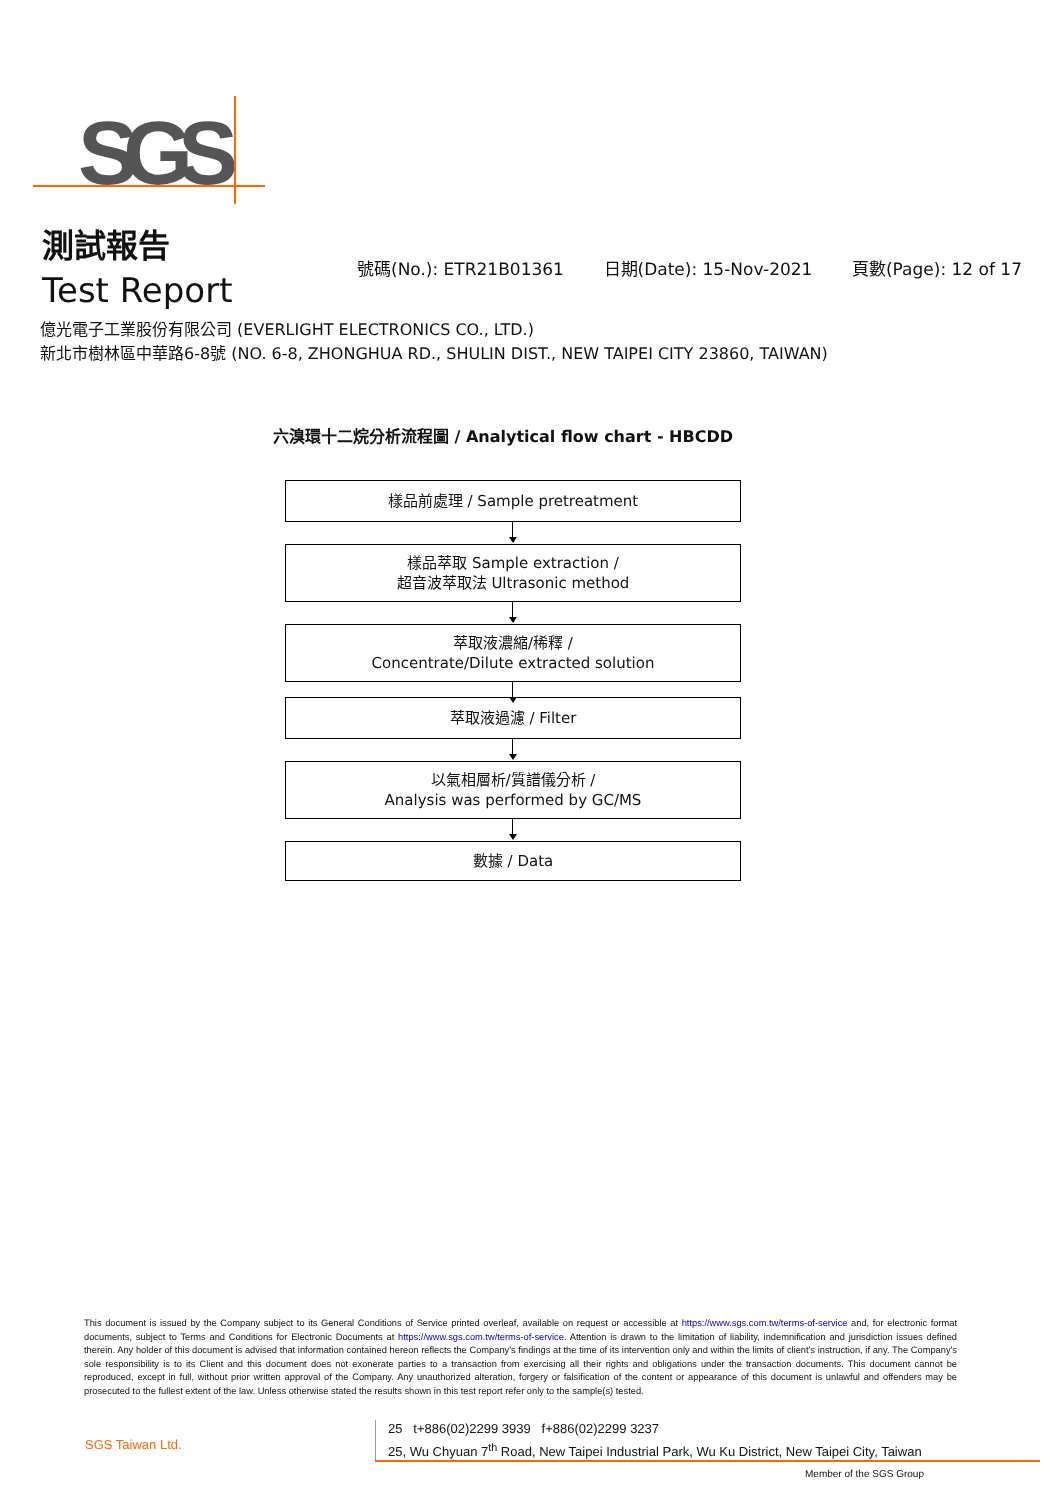SGS
測試報告
Test Report
號碼(No.): ETR21B01361 日期(Date): 15-Nov-2021 頁數(Page): 12 of 17
億光電子工業股份有限公司 (EVERLIGHT ELECTRONICS CO., LTD.)
新北市樹林區中華路6-8號 (NO. 6-8, ZHONGHUA RD., SHULIN DIST., NEW TAIPEI CITY 23860, TAIWAN)
六溴環十二烷分析流程圖 / Analytical flow chart - HBCDD
樣品前處理 / Sample pretreatment
樣品萃取 Sample extraction /
超音波萃取法 Ultrasonic method
萃取液濃縮/稀釋 /
Concentrate/Dilute extracted solution
萃取液過濾 / Filter
以氣相層析/質譜儀分析 /
Analysis was performed by GC/MS
數據 / Data
This document is issued by the Company subject to its General Conditions of Service printed overleaf, available on request or accessible at https://www.sgs.com.tw/terms-of-service and, for electronic format documents, subject to Terms and Conditions for Electronic Documents at https://www.sgs.com.tw/terms-of-service. Attention is drawn to the limitation of liability, indemnification and jurisdiction issues defined therein. Any holder of this document is advised that information contained hereon reflects the Company's findings at the time of its intervention only and within the limits of client's instruction, if any. The Company's sole responsibility is to its Client and this document does not exonerate parties to a transaction from exercising all their rights and obligations under the transaction documents. This document cannot be reproduced, except in full, without prior written approval of the Company. Any unauthorized alteration, forgery or falsification of the content or appearance of this document is unlawful and offenders may be prosecuted to the fullest extent of the law. Unless otherwise stated the results shown in this test report refer only to the sample(s) tested.
SGS Taiwan Ltd.
25 t+886(02)2299 3939 f+886(02)2299 3237
25, Wu Chyuan 7<sup>th</sup> Road, New Taipei Industrial Park, Wu Ku District, New Taipei City, Taiwan
Member of the SGS Group